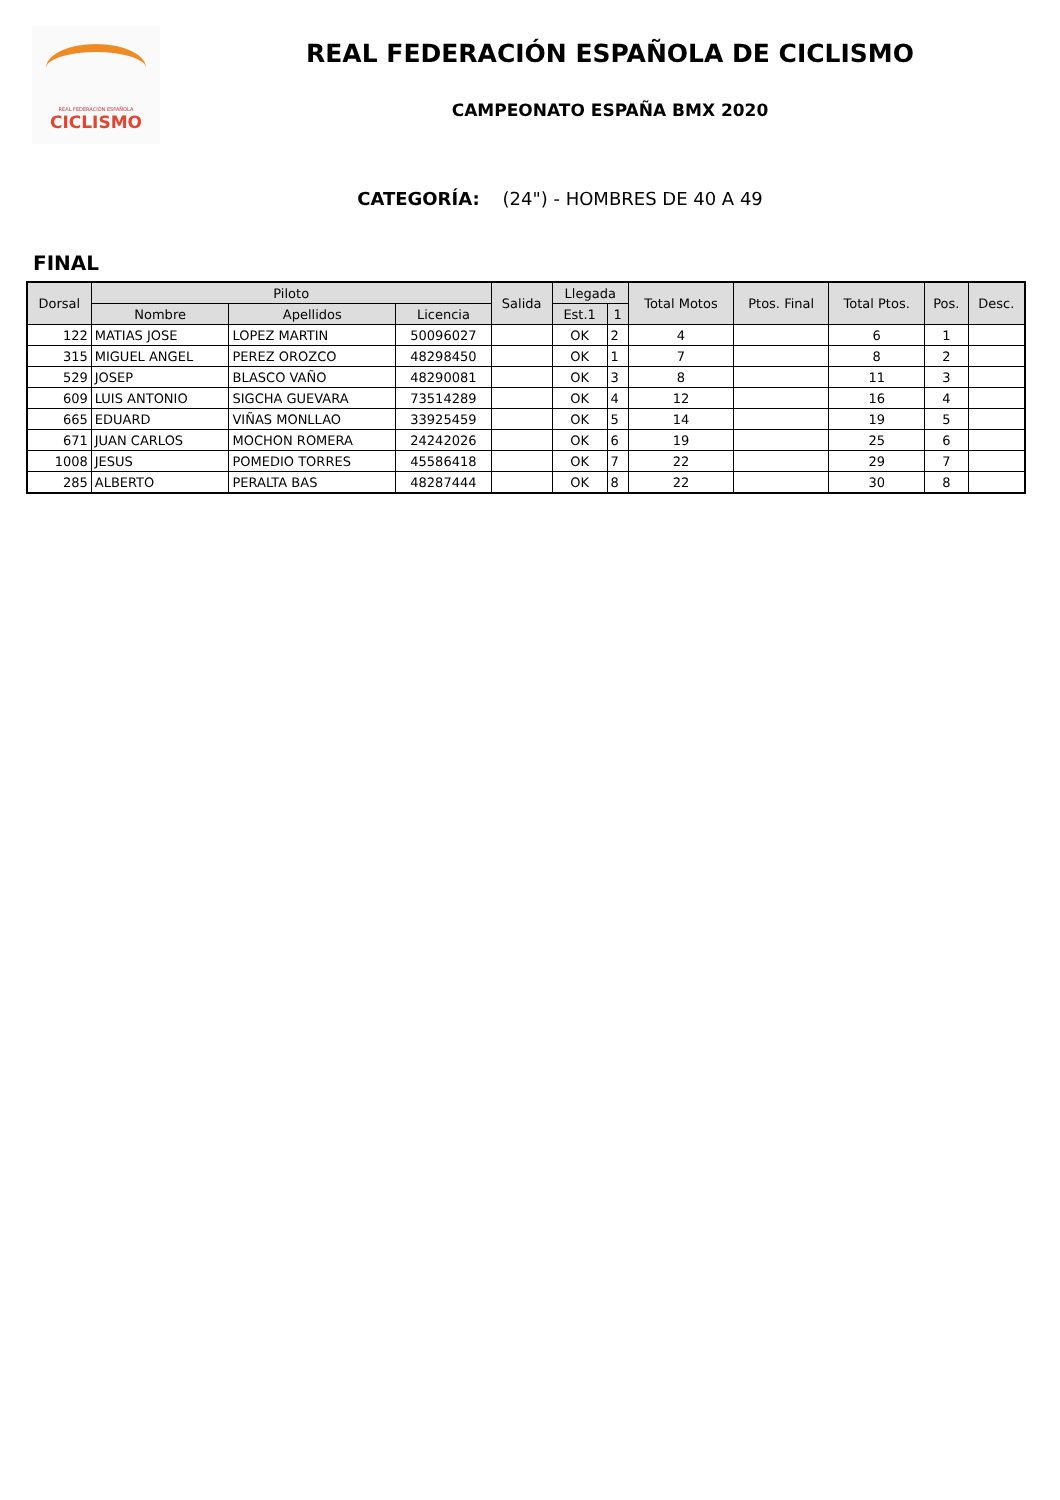REAL FEDERACIÓN ESPAÑOLA
CICLISMO
REAL FEDERACIÓN ESPAÑOLA DE CICLISMO
CAMPEONATO ESPAÑA BMX 2020
CATEGORÍA: (24") - HOMBRES DE 40 A 49
FINAL
| Dorsal | Piloto | | | Salida | Llegada | | Total Motos | Ptos. Final | Total Ptos. | Pos. | Desc. |
| --- | --- | --- | --- | --- | --- | --- | --- | --- | --- | --- | --- |
| | Nombre | Apellidos | Licencia | | Est.1 | 1 | | | | | |
| 122 | MATIAS JOSE | LOPEZ MARTIN | 50096027 | | OK | 2 | 4 | | 6 | 1 | |
| 315 | MIGUEL ANGEL | PEREZ OROZCO | 48298450 | | OK | 1 | 7 | | 8 | 2 | |
| 529 | JOSEP | BLASCO VAÑO | 48290081 | | OK | 3 | 8 | | 11 | 3 | |
| 609 | LUIS ANTONIO | SIGCHA GUEVARA | 73514289 | | OK | 4 | 12 | | 16 | 4 | |
| 665 | EDUARD | VIÑAS MONLLAO | 33925459 | | OK | 5 | 14 | | 19 | 5 | |
| 671 | JUAN CARLOS | MOCHON ROMERA | 24242026 | | OK | 6 | 19 | | 25 | 6 | |
| 1008 | JESUS | POMEDIO TORRES | 45586418 | | OK | 7 | 22 | | 29 | 7 | |
| 285 | ALBERTO | PERALTA BAS | 48287444 | | OK | 8 | 22 | | 30 | 8 | |